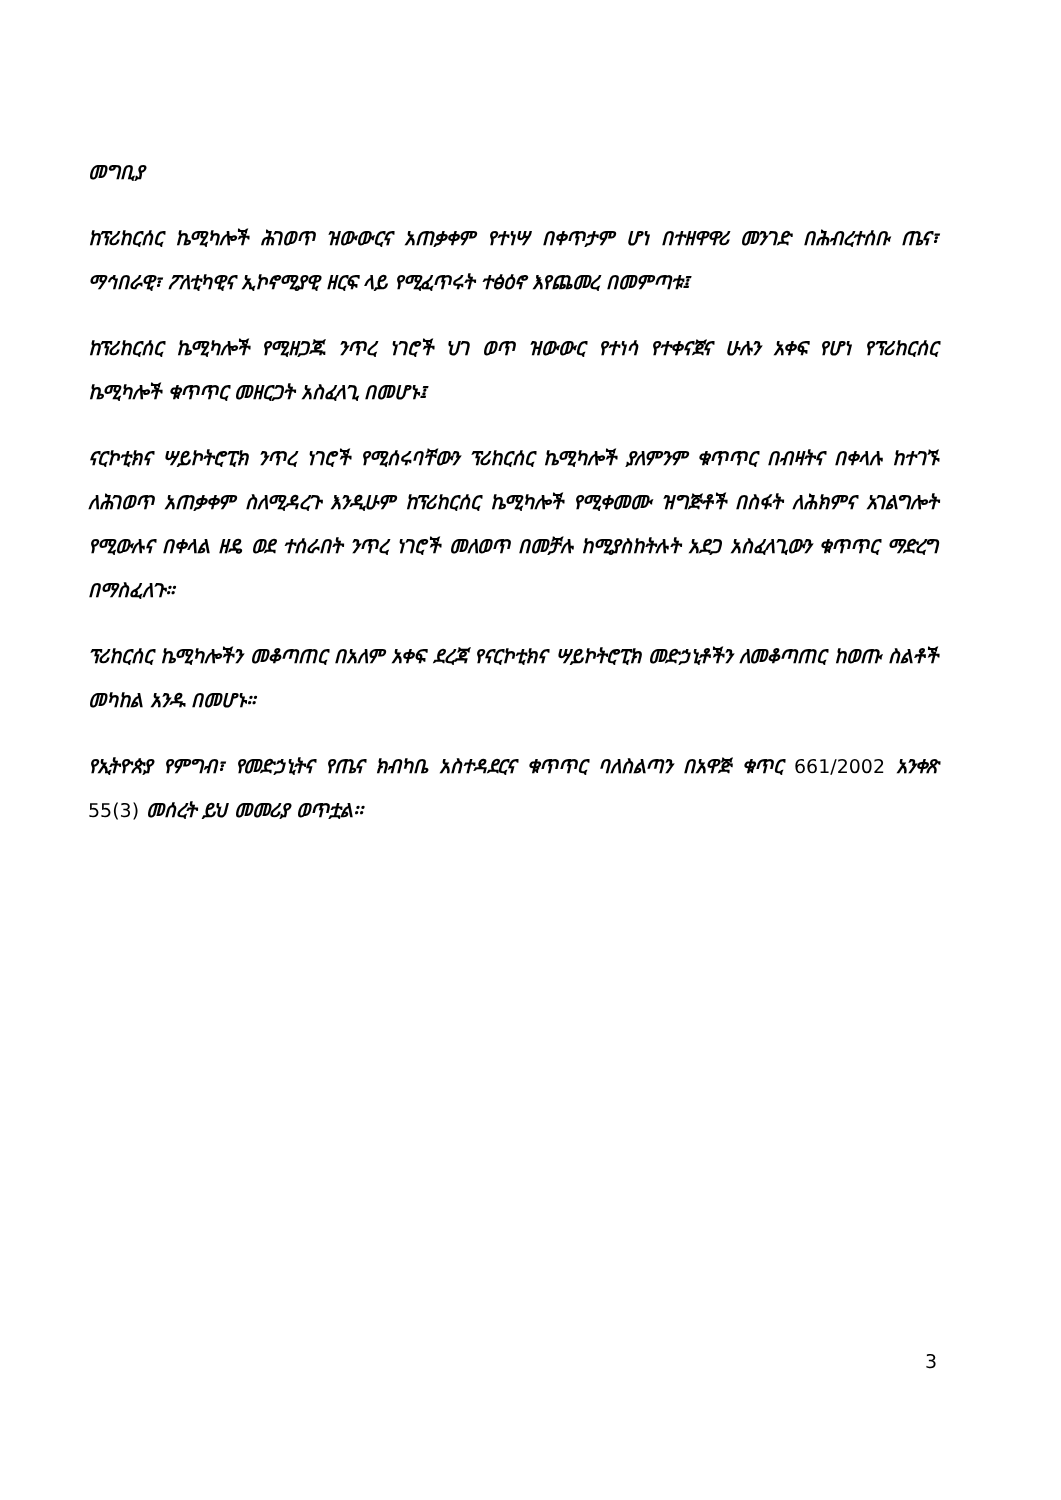መግቢያ
ከፕሪከርሰር ኬሚካሎች ሕገወጥ ዝውውርና አጠቃቀም የተነሣ በቀጥታም ሆነ በተዘዋዋሪ መንገድ በሕብረተሰቡ ጤና፣ ማኅበራዊ፣ ፖለቲካዊና ኢኮኖሚያዊ ዘርፍ ላይ የሚፈጥሩት ተፅዕኖ እየጨመረ በመምጣቱ፤
ከፕሪከርሰር ኬሚካሎች የሚዘጋጁ ንጥረ ነገሮች ህገ ወጥ ዝውውር የተነሳ የተቀናጀና ሁሉን አቀፍ የሆነ የፕሪከርሰር ኬሚካሎች ቁጥጥር መዘርጋት አስፈላጊ በመሆኑ፤
ናርኮቲክና ሣይኮትሮፒክ ንጥረ ነገሮች የሚሰሩባቸውን ፕሪከርሰር ኬሚካሎች ያለምንም ቁጥጥር በብዛትና በቀላሉ ከተገኙ ለሕገወጥ አጠቃቀም ስለሚዳረጉ እንዲሁም ከፕሪከርሰር ኬሚካሎች የሚቀመሙ ዝግጅቶች በስፋት ለሕክምና አገልግሎት የሚውሉና በቀላል ዘዴ ወደ ተሰራበት ንጥረ ነገሮች መለወጥ በመቻሉ ከሚያስከትሉት አደጋ አስፈላጊውን ቁጥጥር ማድረግ በማስፈለጉ።
ፕሪከርሰር ኬሚካሎችን መቆጣጠር በአለም አቀፍ ደረጃ የናርኮቲክና ሣይኮትሮፒክ መድኃኒቶችን ለመቆጣጠር ከወጡ ስልቶች መካከል አንዱ በመሆኑ።
የኢትዮጵያ የምግብ፣ የመድኃኒትና የጤና ክብካቤ አስተዳደርና ቁጥጥር ባለስልጣን በአዋጅ ቁጥር 661/2002 አንቀጽ 55(3) መሰረት ይህ መመሪያ ወጥቷል፡፡
3